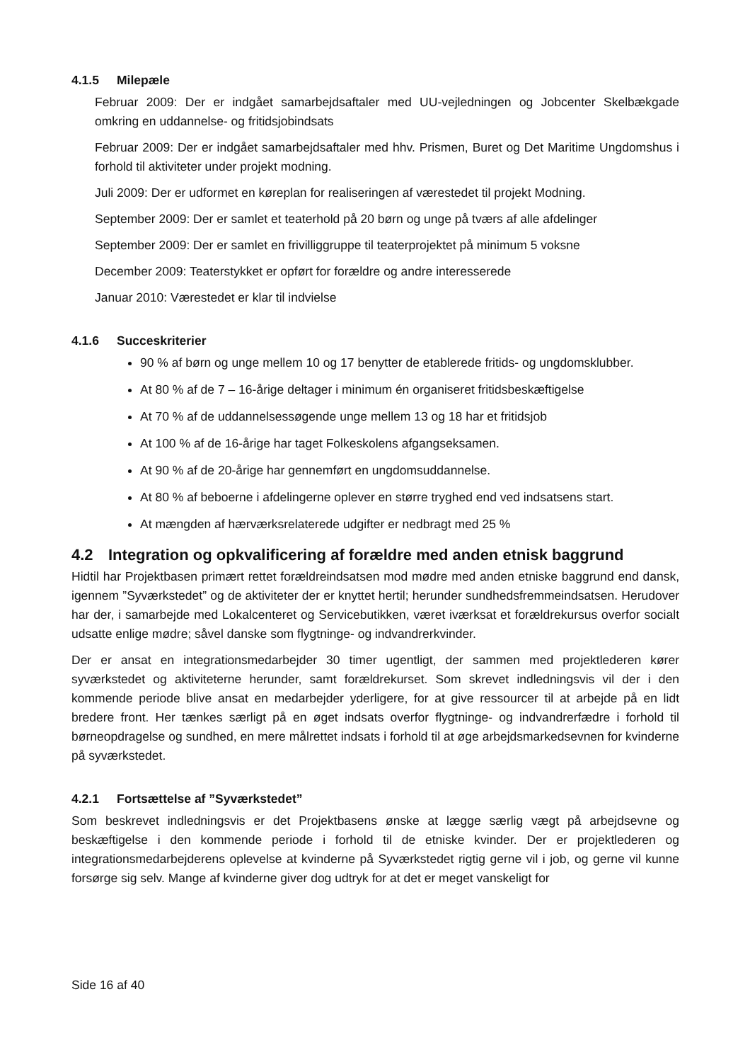4.1.5 Milepæle
Februar 2009: Der er indgået samarbejdsaftaler med UU-vejledningen og Jobcenter Skelbækgade omkring en uddannelse- og fritidsjobindsats
Februar 2009: Der er indgået samarbejdsaftaler med hhv. Prismen, Buret og Det Maritime Ungdomshus i forhold til aktiviteter under projekt modning.
Juli 2009: Der er udformet en køreplan for realiseringen af værestedet til projekt Modning.
September 2009: Der er samlet et teaterhold på 20 børn og unge på tværs af alle afdelinger
September 2009: Der er samlet en frivilliggruppe til teaterprojektet på minimum 5 voksne
December 2009: Teaterstykket er opført for forældre og andre interesserede
Januar 2010: Værestedet er klar til indvielse
4.1.6 Succeskriterier
90 % af børn og unge mellem 10 og 17 benytter de etablerede fritids- og ungdomsklubber.
At 80 % af de 7 – 16-årige deltager i minimum én organiseret fritidsbeskæftigelse
At 70 % af de uddannelsessøgende unge mellem 13 og 18 har et fritidsjob
At 100 % af de 16-årige har taget Folkeskolens afgangseksamen.
At 90 % af de 20-årige har gennemført en ungdomsuddannelse.
At 80 % af beboerne i afdelingerne oplever en større tryghed end ved indsatsens start.
At mængden af hærværksrelaterede udgifter er nedbragt med 25 %
4.2 Integration og opkvalificering af forældre med anden etnisk baggrund
Hidtil har Projektbasen primært rettet forældreindsatsen mod mødre med anden etniske baggrund end dansk, igennem ”Syværkstedet” og de aktiviteter der er knyttet hertil; herunder sundhedsfremmeindsatsen. Herudover har der, i samarbejde med Lokalcenteret og Servicebutikken, været iværksat et forældrekursus overfor socialt udsatte enlige mødre; såvel danske som flygtninge- og indvandrerkvinder.
Der er ansat en integrationsmedarbejder 30 timer ugentligt, der sammen med projektlederen kører syværkstedet og aktiviteterne herunder, samt forældrekurset. Som skrevet indledningsvis vil der i den kommende periode blive ansat en medarbejder yderligere, for at give ressourcer til at arbejde på en lidt bredere front. Her tænkes særligt på en øget indsats overfor flygtninge- og indvandrerfædre i forhold til børneopdragelse og sundhed, en mere målrettet indsats i forhold til at øge arbejdsmarkedsevnen for kvinderne på syværkstedet.
4.2.1 Fortsættelse af ”Syværkstedet”
Som beskrevet indledningsvis er det Projektbasens ønske at lægge særlig vægt på arbejdsevne og beskæftigelse i den kommende periode i forhold til de etniske kvinder. Der er projektlederen og integrationsmedarbejderens oplevelse at kvinderne på Syværkstedet rigtig gerne vil i job, og gerne vil kunne forsørge sig selv. Mange af kvinderne giver dog udtryk for at det er meget vanskeligt for
Side 16 af 40